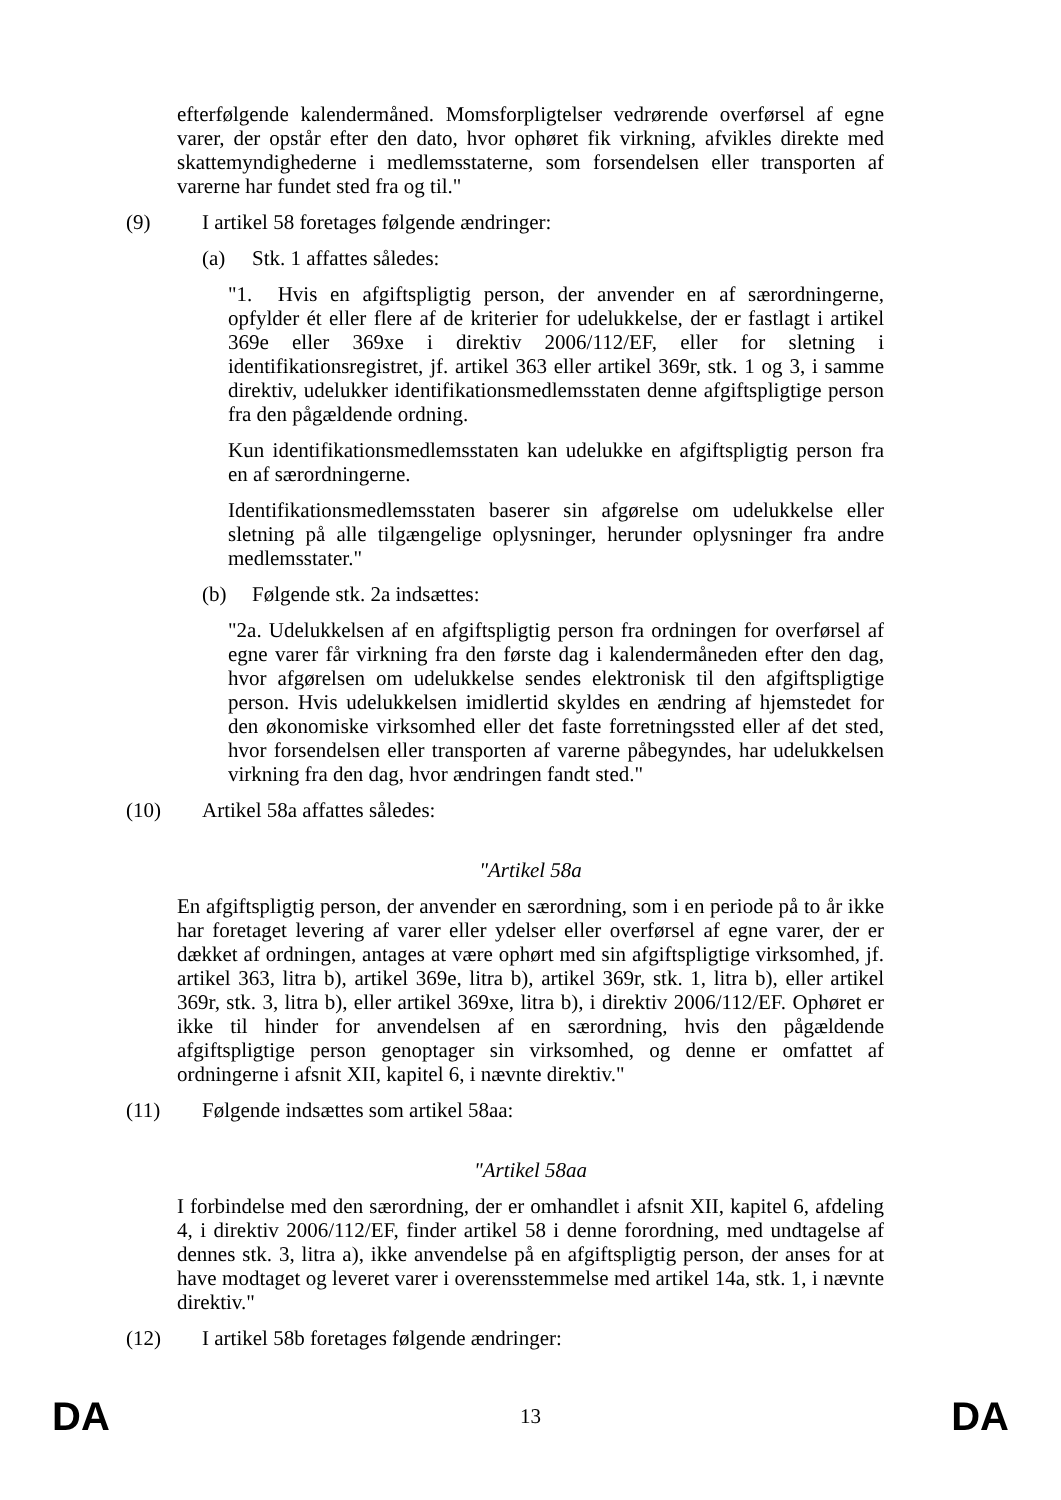efterfølgende kalendermåned. Momsforpligtelser vedrørende overførsel af egne varer, der opstår efter den dato, hvor ophøret fik virkning, afvikles direkte med skattemyndighederne i medlemsstaterne, som forsendelsen eller transporten af varerne har fundet sted fra og til."
(9) I artikel 58 foretages følgende ændringer:
(a) Stk. 1 affattes således:
"1. Hvis en afgiftspligtig person, der anvender en af særordningerne, opfylder ét eller flere af de kriterier for udelukkelse, der er fastlagt i artikel 369e eller 369xe i direktiv 2006/112/EF, eller for sletning i identifikationsregistret, jf. artikel 363 eller artikel 369r, stk. 1 og 3, i samme direktiv, udelukker identifikationsmedlemsstaten denne afgiftspligtige person fra den pågældende ordning.
Kun identifikationsmedlemsstaten kan udelukke en afgiftspligtig person fra en af særordningerne.
Identifikationsmedlemsstaten baserer sin afgørelse om udelukkelse eller sletning på alle tilgængelige oplysninger, herunder oplysninger fra andre medlemsstater."
(b) Følgende stk. 2a indsættes:
"2a. Udelukkelsen af en afgiftspligtig person fra ordningen for overførsel af egne varer får virkning fra den første dag i kalendermåneden efter den dag, hvor afgørelsen om udelukkelse sendes elektronisk til den afgiftspligtige person. Hvis udelukkelsen imidlertid skyldes en ændring af hjemstedet for den økonomiske virksomhed eller det faste forretningssted eller af det sted, hvor forsendelsen eller transporten af varerne påbegyndes, har udelukkelsen virkning fra den dag, hvor ændringen fandt sted."
(10) Artikel 58a affattes således:
"Artikel 58a
En afgiftspligtig person, der anvender en særordning, som i en periode på to år ikke har foretaget levering af varer eller ydelser eller overførsel af egne varer, der er dækket af ordningen, antages at være ophørt med sin afgiftspligtige virksomhed, jf. artikel 363, litra b), artikel 369e, litra b), artikel 369r, stk. 1, litra b), eller artikel 369r, stk. 3, litra b), eller artikel 369xe, litra b), i direktiv 2006/112/EF. Ophøret er ikke til hinder for anvendelsen af en særordning, hvis den pågældende afgiftspligtige person genoptager sin virksomhed, og denne er omfattet af ordningerne i afsnit XII, kapitel 6, i nævnte direktiv."
(11) Følgende indsættes som artikel 58aa:
"Artikel 58aa
I forbindelse med den særordning, der er omhandlet i afsnit XII, kapitel 6, afdeling 4, i direktiv 2006/112/EF, finder artikel 58 i denne forordning, med undtagelse af dennes stk. 3, litra a), ikke anvendelse på en afgiftspligtig person, der anses for at have modtaget og leveret varer i overensstemmelse med artikel 14a, stk. 1, i nævnte direktiv."
(12) I artikel 58b foretages følgende ændringer:
DA 13 DA